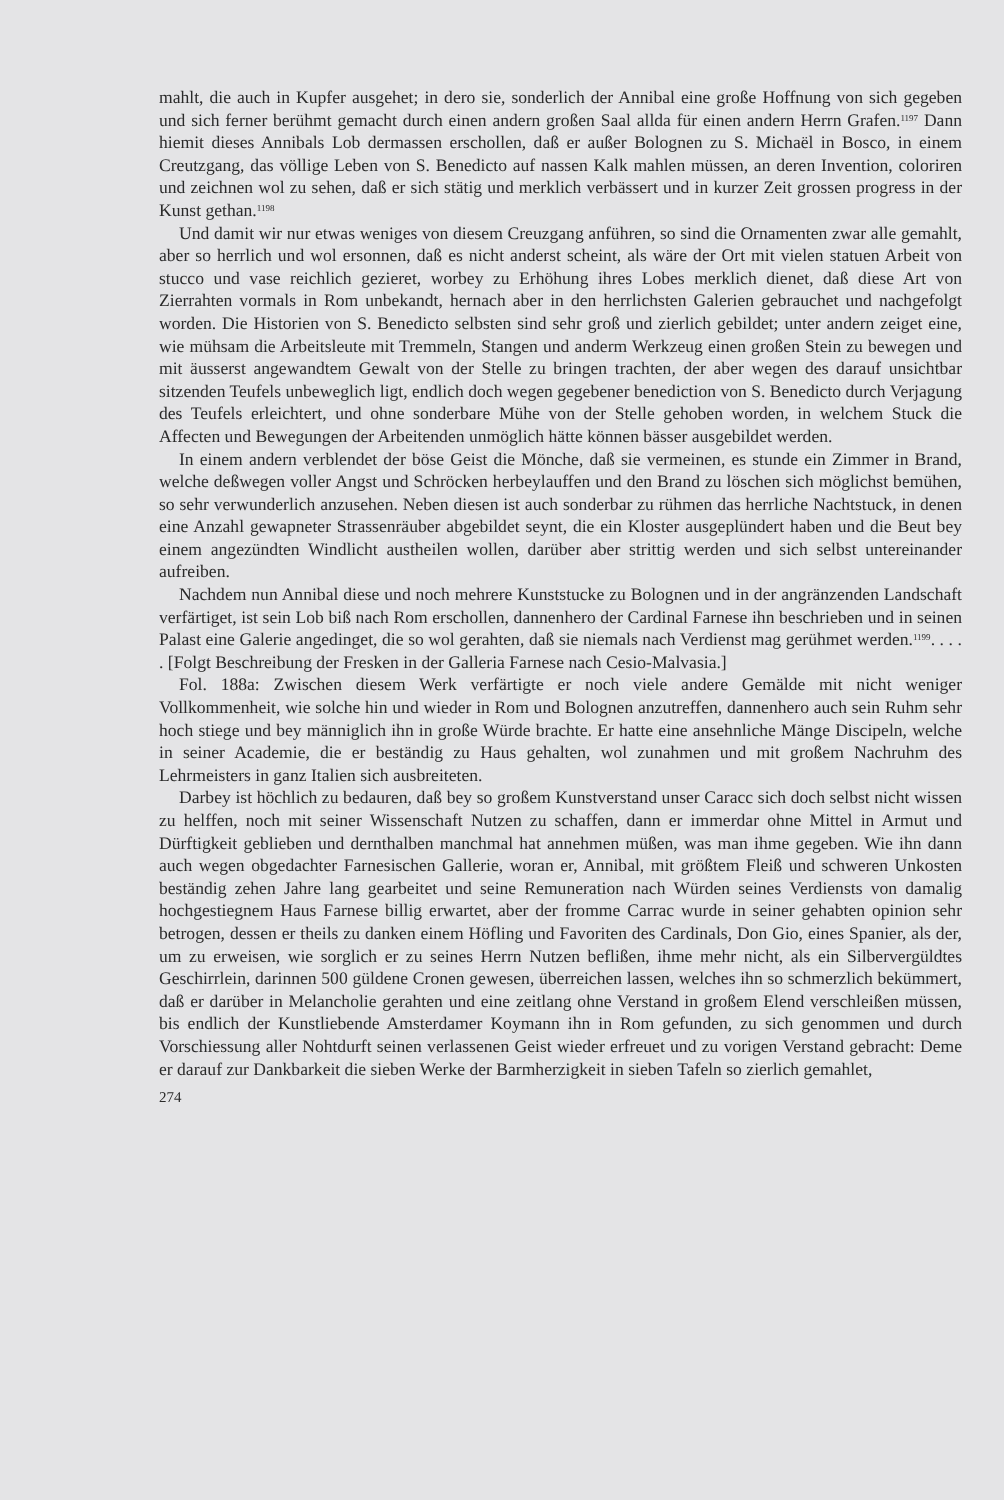mahlt, die auch in Kupfer ausgehet; in dero sie, sonderlich der Annibal eine große Hoffnung von sich gegeben und sich ferner berühmt gemacht durch einen andern großen Saal allda für einen andern Herrn Grafen.<sup>1197</sup> Dann hiemit dieses Annibals Lob dermassen erschollen, daß er außer Bolognen zu S. Michaël in Bosco, in einem Creutzgang, das völlige Leben von S. Benedicto auf nassen Kalk mahlen müssen, an deren Invention, coloriren und zeichnen wol zu sehen, daß er sich stätig und merklich verbässert und in kurzer Zeit grossen progress in der Kunst gethan.<sup>1198</sup>
Und damit wir nur etwas weniges von diesem Creuzgang anführen, so sind die Ornamenten zwar alle gemahlt, aber so herrlich und wol ersonnen, daß es nicht anderst scheint, als wäre der Ort mit vielen statuen Arbeit von stucco und vase reichlich gezieret, worbey zu Erhöhung ihres Lobes merklich dienet, daß diese Art von Zierrahten vormals in Rom unbekandt, hernach aber in den herrlichsten Galerien gebrauchet und nachgefolgt worden. Die Historien von S. Benedicto selbsten sind sehr groß und zierlich gebildet; unter andern zeiget eine, wie mühsam die Arbeitsleute mit Tremmeln, Stangen und anderm Werkzeug einen großen Stein zu bewegen und mit äusserst angewandtem Gewalt von der Stelle zu bringen trachten, der aber wegen des darauf unsichtbar sitzenden Teufels unbeweglich ligt, endlich doch wegen gegebener benediction von S. Benedicto durch Verjagung des Teufels erleichtert, und ohne sonderbare Mühe von der Stelle gehoben worden, in welchem Stuck die Affecten und Bewegungen der Arbeitenden unmöglich hätte können bässer ausgebildet werden.
In einem andern verblendet der böse Geist die Mönche, daß sie vermeinen, es stunde ein Zimmer in Brand, welche deßwegen voller Angst und Schröcken herbeylauffen und den Brand zu löschen sich möglichst bemühen, so sehr verwunderlich anzusehen. Neben diesen ist auch sonderbar zu rühmen das herrliche Nachtstuck, in denen eine Anzahl gewapneter Strassenräuber abgebildet seynt, die ein Kloster ausgeplündert haben und die Beut bey einem angezündten Windlicht austheilen wollen, darüber aber strittig werden und sich selbst untereinander aufreiben.
Nachdem nun Annibal diese und noch mehrere Kunststucke zu Bolognen und in der angränzenden Landschaft verfärtiget, ist sein Lob biß nach Rom erschollen, dannenhero der Cardinal Farnese ihn beschrieben und in seinen Palast eine Galerie angedinget, die so wol gerahten, daß sie niemals nach Verdienst mag gerühmet werden.<sup>1199</sup>. . . . . [Folgt Beschreibung der Fresken in der Galleria Farnese nach Cesio-Malvasia.]
Fol. 188a: Zwischen diesem Werk verfärtigte er noch viele andere Gemälde mit nicht weniger Vollkommenheit, wie solche hin und wieder in Rom und Bolognen anzutreffen, dannenhero auch sein Ruhm sehr hoch stiege und bey männiglich ihn in große Würde brachte. Er hatte eine ansehnliche Mänge Discipeln, welche in seiner Academie, die er beständig zu Haus gehalten, wol zunahmen und mit großem Nachruhm des Lehrmeisters in ganz Italien sich ausbreiteten.
Darbey ist höchlich zu bedauren, daß bey so großem Kunstverstand unser Caracc sich doch selbst nicht wissen zu helffen, noch mit seiner Wissenschaft Nutzen zu schaffen, dann er immerdar ohne Mittel in Armut und Dürftigkeit geblieben und dernthalben manchmal hat annehmen müßen, was man ihme gegeben. Wie ihn dann auch wegen obgedachter Farnesischen Gallerie, woran er, Annibal, mit größtem Fleiß und schweren Unkosten beständig zehen Jahre lang gearbeitet und seine Remuneration nach Würden seines Verdiensts von damalig hochgestiegnem Haus Farnese billig erwartet, aber der fromme Carrac wurde in seiner gehabten opinion sehr betrogen, dessen er theils zu danken einem Höfling und Favoriten des Cardinals, Don Gio, eines Spanier, als der, um zu erweisen, wie sorglich er zu seines Herrn Nutzen beflißen, ihme mehr nicht, als ein Silbervergüldtes Geschirrlein, darinnen 500 güldene Cronen gewesen, überreichen lassen, welches ihn so schmerzlich bekümmert, daß er darüber in Melancholie gerahten und eine zeitlang ohne Verstand in großem Elend verschleißen müssen, bis endlich der Kunstliebende Amsterdamer Koymann ihn in Rom gefunden, zu sich genommen und durch Vorschiessung aller Nohtdurft seinen verlassenen Geist wieder erfreuet und zu vorigen Verstand gebracht: Deme er darauf zur Dankbarkeit die sieben Werke der Barmherzigkeit in sieben Tafeln so zierlich gemahlet,
274